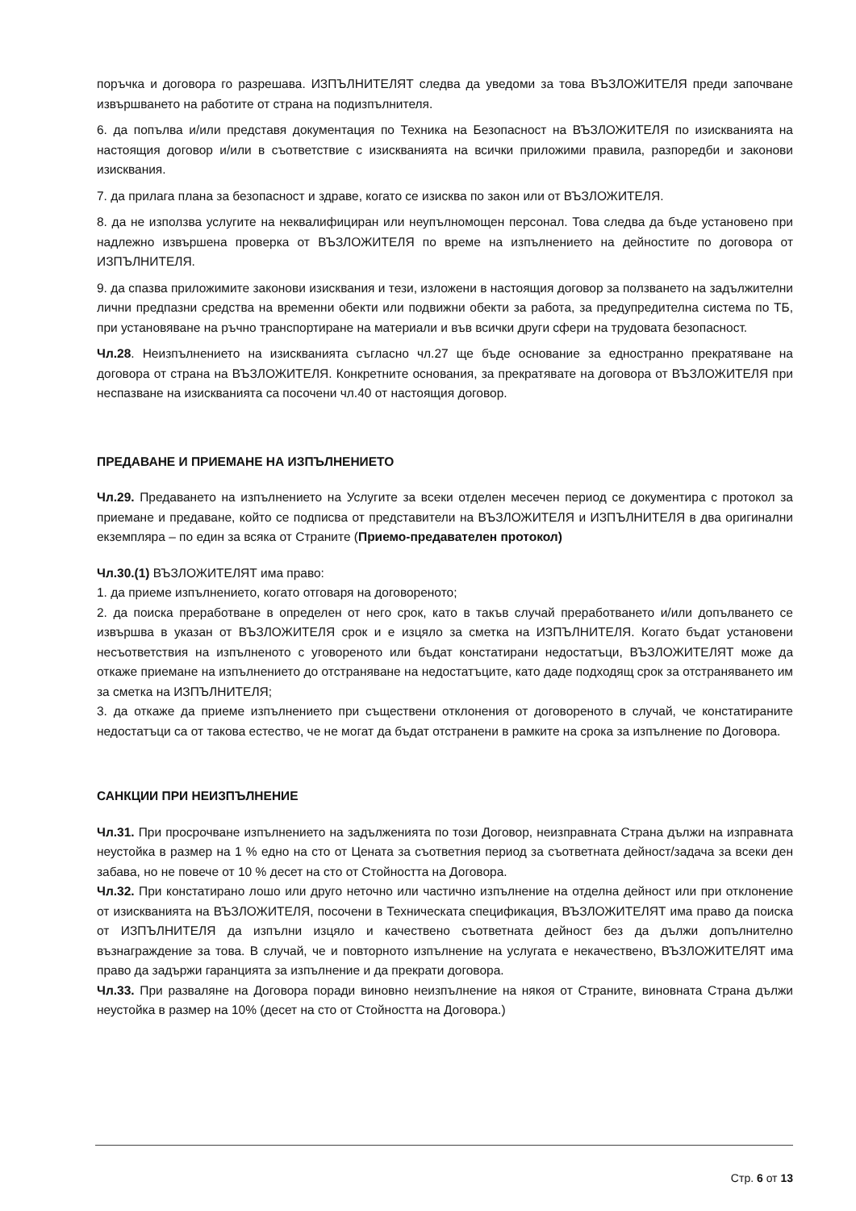поръчка и договора го разрешава. ИЗПЪЛНИТЕЛЯТ следва да уведоми за това ВЪЗЛОЖИТЕЛЯ преди започване извършването на работите от страна на подизпълнителя.
6. да попълва и/или представя документация по Техника на Безопасност на ВЪЗЛОЖИТЕЛЯ по изискванията на настоящия договор и/или в съответствие с изискванията на всички приложими правила, разпоредби и законови изисквания.
7. да прилага плана за безопасност и здраве, когато се изисква по закон или от ВЪЗЛОЖИТЕЛЯ.
8. да не използва услугите на неквалифициран или неупълномощен персонал. Това следва да бъде установено при надлежно извършена проверка от ВЪЗЛОЖИТЕЛЯ по време на изпълнението на дейностите по договора от ИЗПЪЛНИТЕЛЯ.
9. да спазва приложимите законови изисквания и тези, изложени в настоящия договор за ползването на задължителни лични предпазни средства на временни обекти или подвижни обекти за работа, за предупредителна система по ТБ, при установяване на ръчно транспортиране на материали и във всички други сфери на трудовата безопасност.
Чл.28. Неизпълнението на изискванията съгласно чл.27 ще бъде основание за едностранно прекратяване на договора от страна на ВЪЗЛОЖИТЕЛЯ. Конкретните основания, за прекратявате на договора от ВЪЗЛОЖИТЕЛЯ при неспазване на изискванията са посочени чл.40 от настоящия договор.
ПРЕДАВАНЕ И ПРИЕМАНЕ НА ИЗПЪЛНЕНИЕТО
Чл.29. Предаването на изпълнението на Услугите за всеки отделен месечен период се документира с протокол за приемане и предаване, който се подписва от представители на ВЪЗЛОЖИТЕЛЯ и ИЗПЪЛНИТЕЛЯ в два оригинални екземпляра – по един за всяка от Страните (Приемо-предавателен протокол)
Чл.30.(1) ВЪЗЛОЖИТЕЛЯТ има право:
1. да приеме изпълнението, когато отговаря на договореното;
2. да поиска преработване в определен от него срок, като в такъв случай преработването и/или допълването се извършва в указан от ВЪЗЛОЖИТЕЛЯ срок и е изцяло за сметка на ИЗПЪЛНИТЕЛЯ. Когато бъдат установени несъответствия на изпълненото с уговореното или бъдат констатирани недостатъци, ВЪЗЛОЖИТЕЛЯТ може да откаже приемане на изпълнението до отстраняване на недостатъците, като даде подходящ срок за отстраняването им за сметка на ИЗПЪЛНИТЕЛЯ;
3. да откаже да приеме изпълнението при съществени отклонения от договореното в случай, че констатираните недостатъци са от такова естество, че не могат да бъдат отстранени в рамките на срока за изпълнение по Договора.
САНКЦИИ ПРИ НЕИЗПЪЛНЕНИЕ
Чл.31. При просрочване изпълнението на задълженията по този Договор, неизправната Страна дължи на изправната неустойка в размер на 1 % едно на сто от Цената за съответния период за съответната дейност/задача за всеки ден забава, но не повече от 10 % десет на сто от Стойността на Договора.
Чл.32. При констатирано лошо или друго неточно или частично изпълнение на отделна дейност или при отклонение от изискванията на ВЪЗЛОЖИТЕЛЯ, посочени в Техническата спецификация, ВЪЗЛОЖИТЕЛЯТ има право да поиска от ИЗПЪЛНИТЕЛЯ да изпълни изцяло и качествено съответната дейност без да дължи допълнително възнаграждение за това. В случай, че и повторното изпълнение на услугата е некачествено, ВЪЗЛОЖИТЕЛЯТ има право да задържи гаранцията за изпълнение и да прекрати договора.
Чл.33. При разваляне на Договора поради виновно неизпълнение на някоя от Страните, виновната Страна дължи неустойка в размер на 10% (десет на сто от Стойността на Договора.)
Стр. 6 от 13